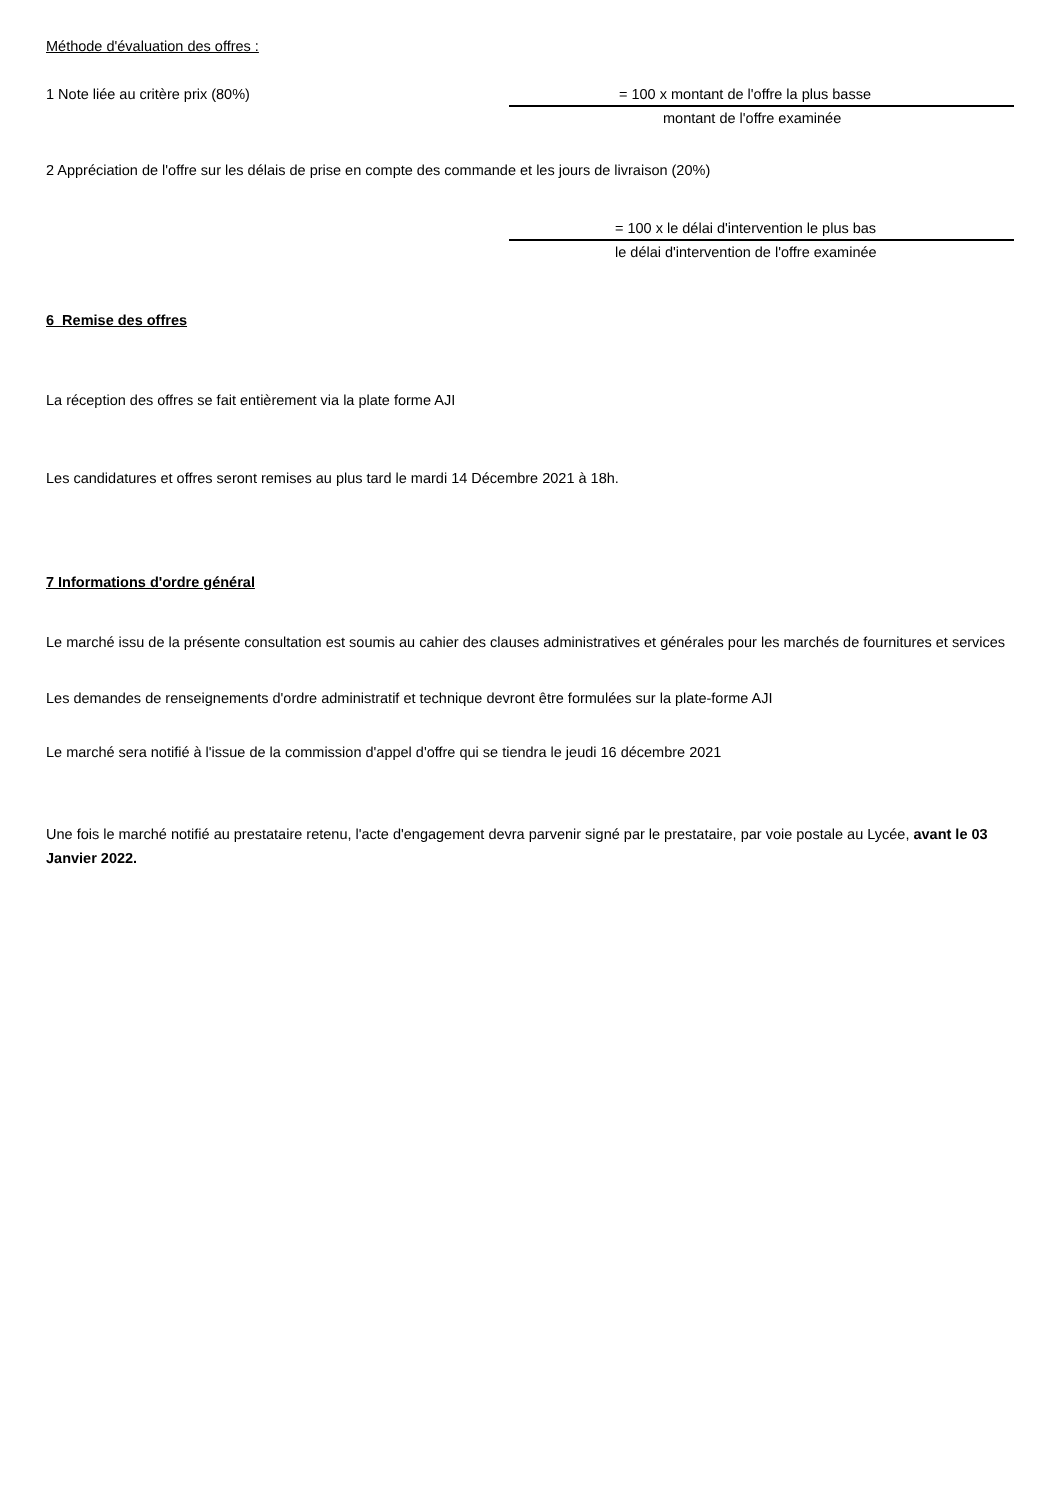Méthode d'évaluation des offres :
1 Note liée au critère prix (80%)
= 100 x montant de l'offre la plus basse
montant de l'offre examinée
2 Appréciation de l'offre sur les délais de prise en compte des commande et les jours de livraison (20%)
= 100 x le délai d'intervention le plus bas
le délai d'intervention de l'offre examinée
6 Remise des offres
La réception des offres se fait entièrement via la plate forme AJI
Les candidatures et offres seront remises au plus tard le mardi 14 Décembre 2021 à 18h.
7 Informations d'ordre général
Le marché issu de la présente consultation est soumis au cahier des clauses administratives et générales pour les marchés de fournitures et services
Les demandes de renseignements d'ordre administratif et technique devront être formulées sur la plate-forme AJI
Le marché sera notifié à l'issue de la commission d'appel d'offre qui se tiendra le jeudi 16 décembre 2021
Une fois le marché notifié au prestataire retenu, l'acte d'engagement devra parvenir signé par le prestataire, par voie postale au Lycée, avant le 03 Janvier 2022.